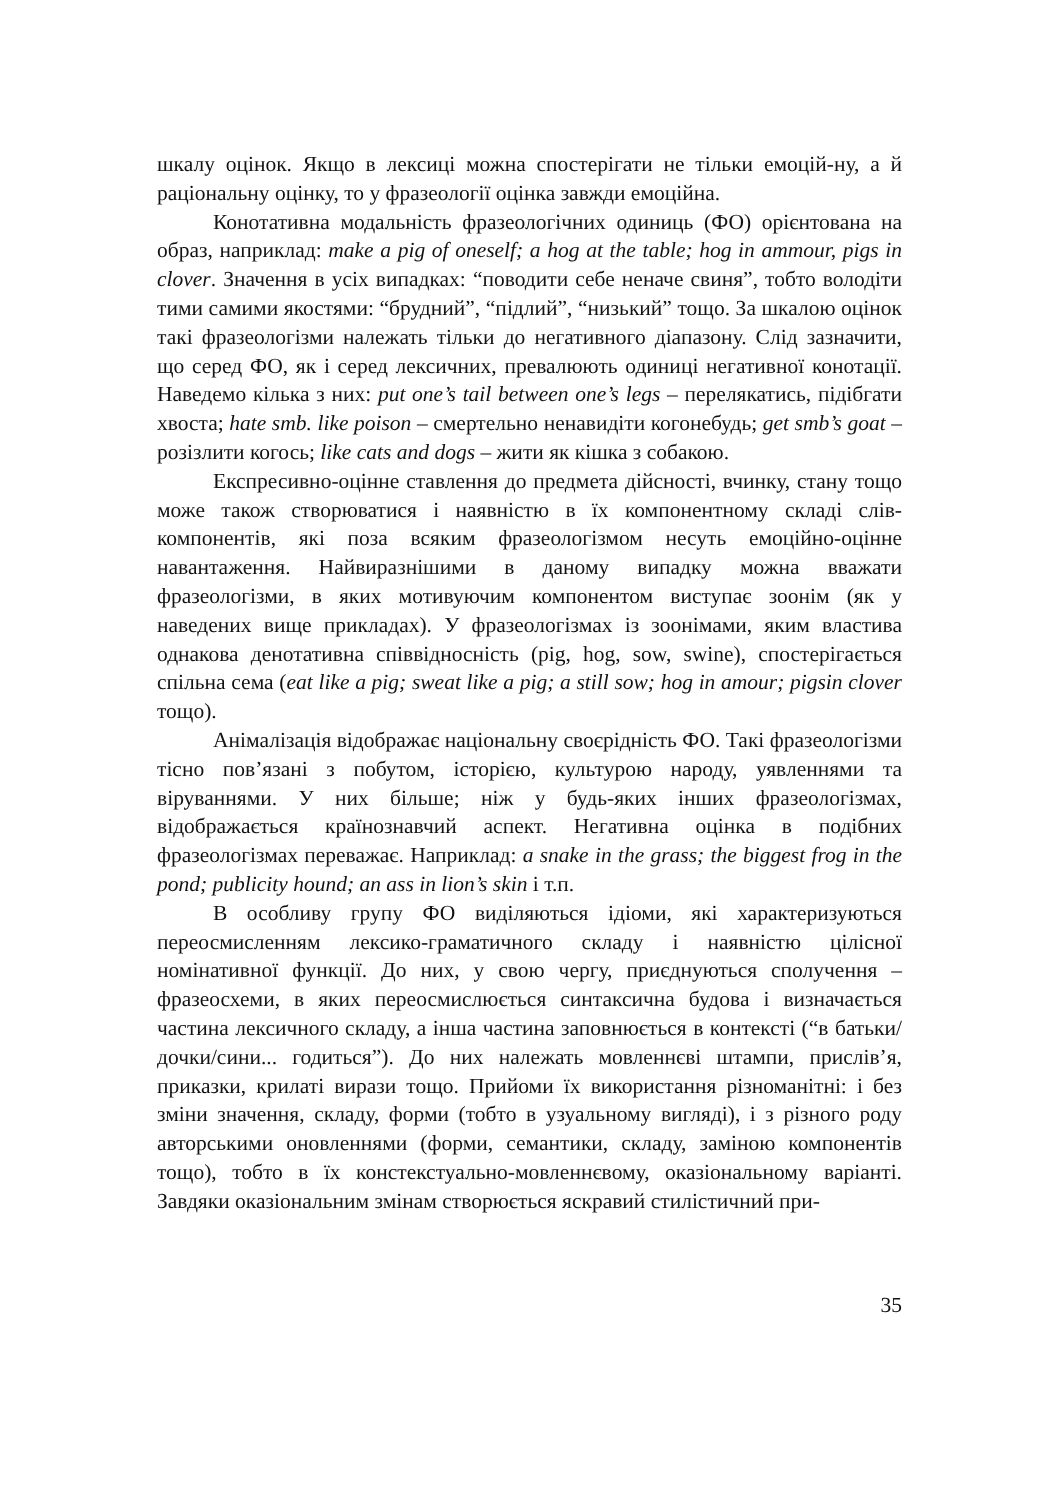шкалу оцінок. Якщо в лексиці можна спостерігати не тільки емоцій-ну, а й раціональну оцінку, то у фразеології оцінка завжди емоційна.
Конотативна модальність фразеологічних одиниць (ФО) орієнтована на образ, наприклад: make a pig of oneself; a hog at the table; hog in ammour, pigs in clover. Значення в усіх випадках: “поводити себе неначе свиня”, тобто володіти тими самими якостями: “брудний”, “підлий”, “низький” тощо. За шкалою оцінок такі фразеологізми належать тільки до негативного діапазону. Слід зазначити, що серед ФО, як і серед лексичних, превалюють одиниці негативної конотації. Наведемо кілька з них: put one’s tail between one’s legs – перелякатись, підібгати хвоста; hate smb. like poison – смертельно ненавидіти когонебудь; get smb’s goat – розізлити когось; like cats and dogs – жити як кішка з собакою.
Експресивно-оцінне ставлення до предмета дійсності, вчинку, стану тощо може також створюватися і наявністю в їх компонентному складі слів-компонентів, які поза всяким фразеологізмом несуть емоційно-оцінне навантаження. Найвиразнішими в даному випадку можна вважати фразеологізми, в яких мотивуючим компонентом виступає зоонім (як у наведених вище прикладах). У фразеологізмах із зоонімами, яким властива однакова денотативна співвідносність (pig, hog, sow, swine), спостерігається спільна сема (eat like a pig; sweat like a pig; a still sow; hog in amour; pigsin clover тощо).
Анімалізація відображає національну своєрідність ФО. Такі фразеологізми тісно пов’язані з побутом, історією, культурою народу, уявленнями та віруваннями. У них більше; ніж у будь-яких інших фразеологізмах, відображається країнознавчий аспект. Негативна оцінка в подібних фразеологізмах переважає. Наприклад: a snake in the grass; the biggest frog in the pond; publicity hound; an ass in lion’s skin і т.п.
В особливу групу ФО виділяються ідіоми, які характеризуються переосмисленням лексико-граматичного складу і наявністю цілісної номінативної функції. До них, у свою чергу, приєднуються сполучення – фразеосхеми, в яких переосмислюється синтаксична будова і визначається частина лексичного складу, а інша частина заповнюється в контексті (“в батьки/дочки/сини... годиться”). До них належать мовленнєві штампи, прислів’я, приказки, крилаті вирази тощо. Прийоми їх використання різноманітні: і без зміни значення, складу, форми (тобто в узуальному вигляді), і з різного роду авторськими оновленнями (форми, семантики, складу, заміною компонентів тощо), тобто в їх констекстуально-мовленнєвому, оказіональному варіанті. Завдяки оказіональним змінам створюється яскравий стилістичний при-
35